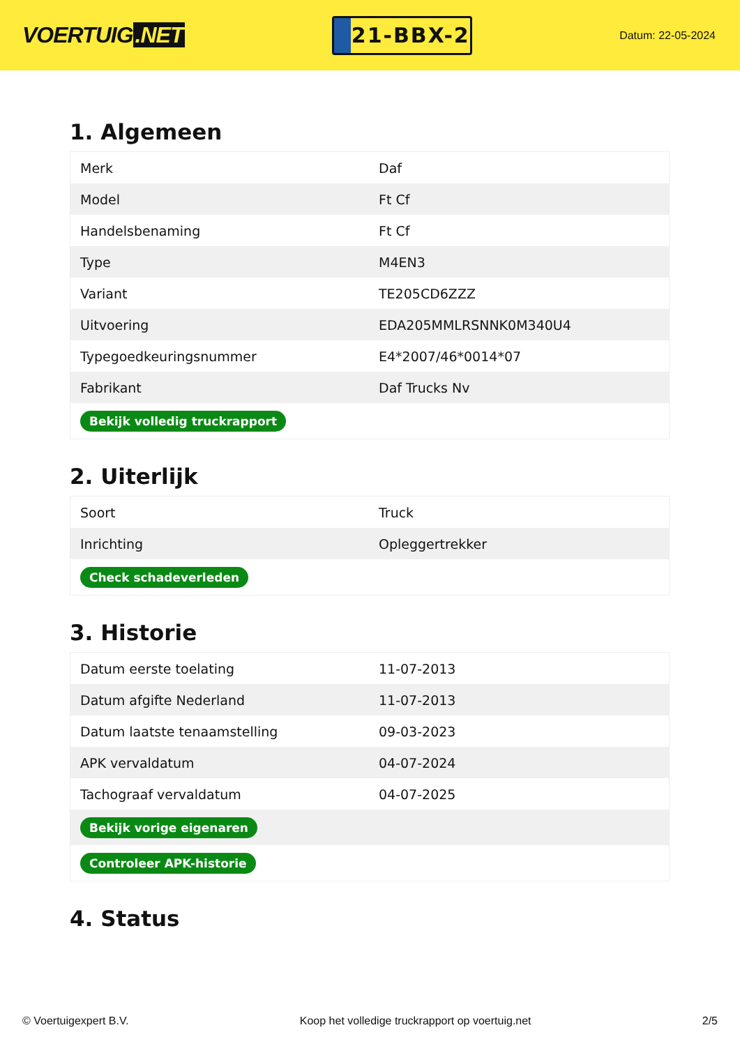VOERTUIG.NET
21-BBX-2
Datum: 22-05-2024
1. Algemeen
| Merk | Daf |
| Model | Ft Cf |
| Handelsbenaming | Ft Cf |
| Type | M4EN3 |
| Variant | TE205CD6ZZZ |
| Uitvoering | EDA205MMLRSNNK0M340U4 |
| Typegoedkeuringsnummer | E4*2007/46*0014*07 |
| Fabrikant | Daf Trucks Nv |
| Bekijk volledig truckrapport | |
2. Uiterlijk
| Soort | Truck |
| Inrichting | Opleggertrekker |
| Check schadeverleden | |
3. Historie
| Datum eerste toelating | 11-07-2013 |
| Datum afgifte Nederland | 11-07-2013 |
| Datum laatste tenaamstelling | 09-03-2023 |
| APK vervaldatum | 04-07-2024 |
| Tachograaf vervaldatum | 04-07-2025 |
| Bekijk vorige eigenaren | |
| Controleer APK-historie | |
4. Status
© Voertuigexpert B.V. Koop het volledige truckrapport op voertuig.net 2/5